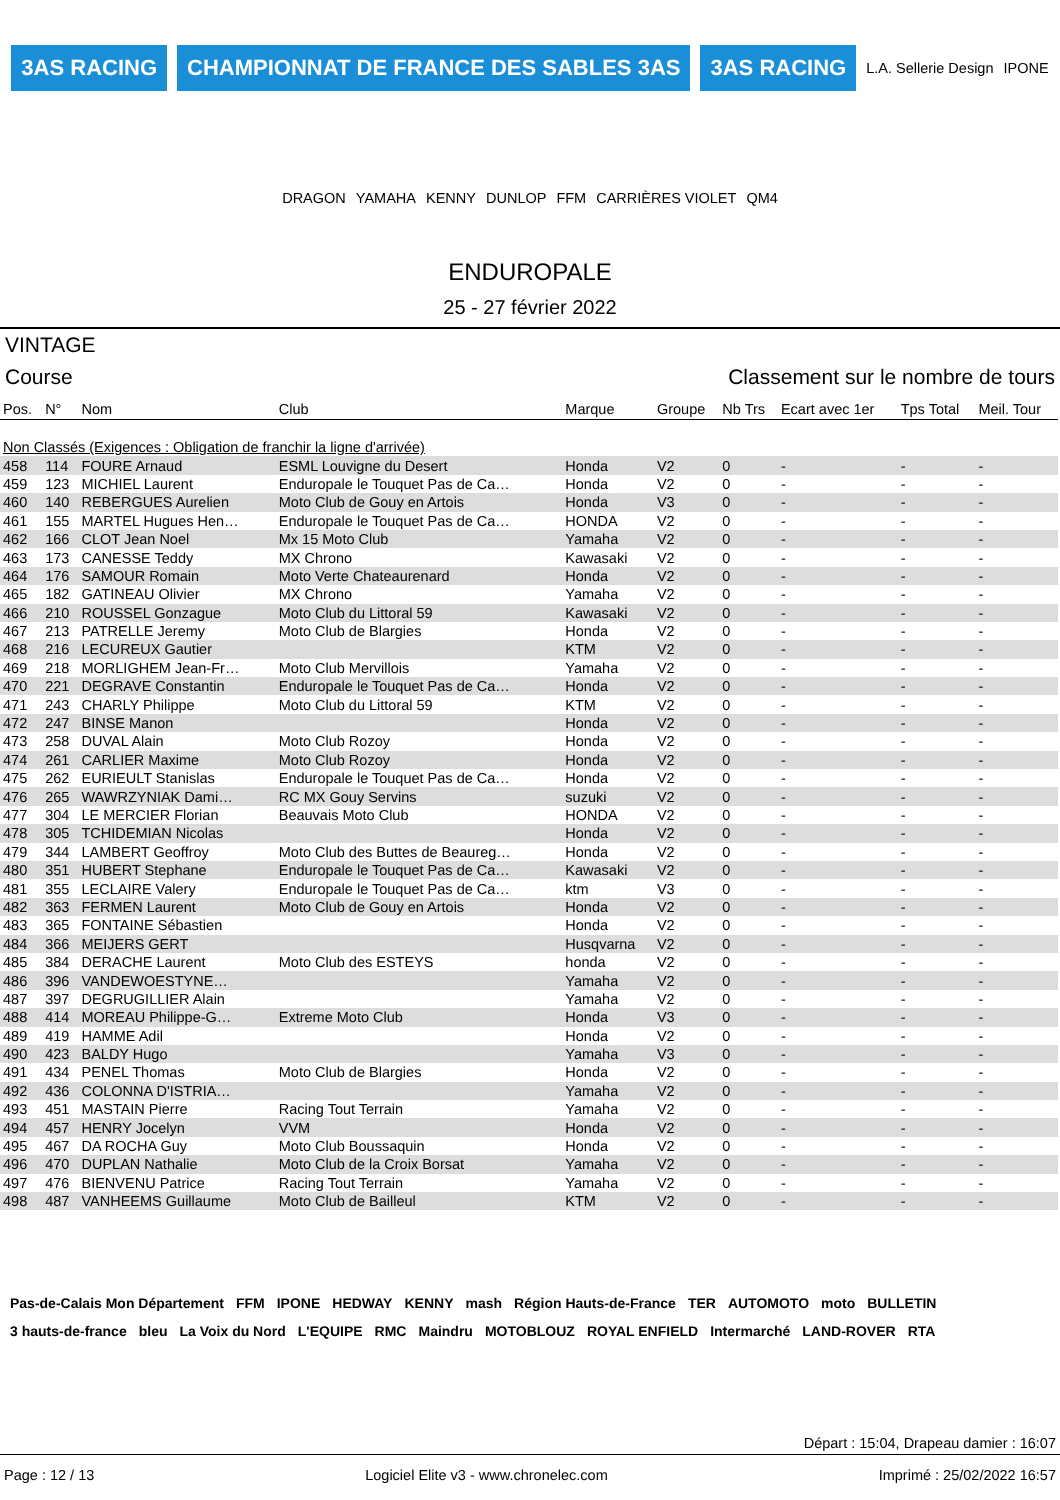3AS RACING CHAMPIONNAT DE FRANCE DES SABLES 3AS 3AS RACING L.A. Sellerie Design IPONE DRAGON YAMAHA KENNY DUNLOP FFM CARRIÈRES VIOLET QM4
ENDUROPALE
25 - 27 février 2022
VINTAGE
Course Classement sur le nombre de tours
| Pos. | N° | Nom | Club | Marque | Groupe | Nb Trs | Ecart avec 1er | Tps Total | Meil. Tour |
| --- | --- | --- | --- | --- | --- | --- | --- | --- | --- |
| Non Classés (Exigences : Obligation de franchir la ligne d'arrivée) | | | | | | | | | |
| 458 | 114 | FOURE Arnaud | ESML Louvigne du Desert | Honda | V2 | 0 | - | - | - |
| 459 | 123 | MICHIEL Laurent | Enduropale le Touquet Pas de Ca… | Honda | V2 | 0 | - | - | - |
| 460 | 140 | REBERGUES Aurelien | Moto Club de Gouy en Artois | Honda | V3 | 0 | - | - | - |
| 461 | 155 | MARTEL Hugues Hen… | Enduropale le Touquet Pas de Ca… | HONDA | V2 | 0 | - | - | - |
| 462 | 166 | CLOT Jean Noel | Mx 15 Moto Club | Yamaha | V2 | 0 | - | - | - |
| 463 | 173 | CANESSE Teddy | MX Chrono | Kawasaki | V2 | 0 | - | - | - |
| 464 | 176 | SAMOUR Romain | Moto Verte Chateaurenard | Honda | V2 | 0 | - | - | - |
| 465 | 182 | GATINEAU Olivier | MX Chrono | Yamaha | V2 | 0 | - | - | - |
| 466 | 210 | ROUSSEL Gonzague | Moto Club du Littoral 59 | Kawasaki | V2 | 0 | - | - | - |
| 467 | 213 | PATRELLE Jeremy | Moto Club de Blargies | Honda | V2 | 0 | - | - | - |
| 468 | 216 | LECUREUX Gautier | | KTM | V2 | 0 | - | - | - |
| 469 | 218 | MORLIGHEM Jean-Fr… | Moto Club Mervillois | Yamaha | V2 | 0 | - | - | - |
| 470 | 221 | DEGRAVE Constantin | Enduropale le Touquet Pas de Ca… | Honda | V2 | 0 | - | - | - |
| 471 | 243 | CHARLY Philippe | Moto Club du Littoral 59 | KTM | V2 | 0 | - | - | - |
| 472 | 247 | BINSE Manon | | Honda | V2 | 0 | - | - | - |
| 473 | 258 | DUVAL Alain | Moto Club Rozoy | Honda | V2 | 0 | - | - | - |
| 474 | 261 | CARLIER Maxime | Moto Club Rozoy | Honda | V2 | 0 | - | - | - |
| 475 | 262 | EURIEULT Stanislas | Enduropale le Touquet Pas de Ca… | Honda | V2 | 0 | - | - | - |
| 476 | 265 | WAWRZYNIAK Dami… | RC MX Gouy Servins | suzuki | V2 | 0 | - | - | - |
| 477 | 304 | LE MERCIER Florian | Beauvais Moto Club | HONDA | V2 | 0 | - | - | - |
| 478 | 305 | TCHIDEMIAN Nicolas | | Honda | V2 | 0 | - | - | - |
| 479 | 344 | LAMBERT Geoffroy | Moto Club des Buttes de Beaureg… | Honda | V2 | 0 | - | - | - |
| 480 | 351 | HUBERT Stephane | Enduropale le Touquet Pas de Ca… | Kawasaki | V2 | 0 | - | - | - |
| 481 | 355 | LECLAIRE Valery | Enduropale le Touquet Pas de Ca… | ktm | V3 | 0 | - | - | - |
| 482 | 363 | FERMEN Laurent | Moto Club de Gouy en Artois | Honda | V2 | 0 | - | - | - |
| 483 | 365 | FONTAINE Sébastien | | Honda | V2 | 0 | - | - | - |
| 484 | 366 | MEIJERS GERT | | Husqvarna | V2 | 0 | - | - | - |
| 485 | 384 | DERACHE Laurent | Moto Club des ESTEYS | honda | V2 | 0 | - | - | - |
| 486 | 396 | VANDEWOESTYNE… | | Yamaha | V2 | 0 | - | - | - |
| 487 | 397 | DEGRUGILLIER Alain | | Yamaha | V2 | 0 | - | - | - |
| 488 | 414 | MOREAU Philippe-G… | Extreme Moto Club | Honda | V3 | 0 | - | - | - |
| 489 | 419 | HAMME Adil | | Honda | V2 | 0 | - | - | - |
| 490 | 423 | BALDY Hugo | | Yamaha | V3 | 0 | - | - | - |
| 491 | 434 | PENEL Thomas | Moto Club de Blargies | Honda | V2 | 0 | - | - | - |
| 492 | 436 | COLONNA D'ISTRIA… | | Yamaha | V2 | 0 | - | - | - |
| 493 | 451 | MASTAIN Pierre | Racing Tout Terrain | Yamaha | V2 | 0 | - | - | - |
| 494 | 457 | HENRY Jocelyn | VVM | Honda | V2 | 0 | - | - | - |
| 495 | 467 | DA ROCHA Guy | Moto Club Boussaquin | Honda | V2 | 0 | - | - | - |
| 496 | 470 | DUPLAN Nathalie | Moto Club de la Croix Borsat | Yamaha | V2 | 0 | - | - | - |
| 497 | 476 | BIENVENU Patrice | Racing Tout Terrain | Yamaha | V2 | 0 | - | - | - |
| 498 | 487 | VANHEEMS Guillaume | Moto Club de Bailleul | KTM | V2 | 0 | - | - | - |
Pas-de-Calais Mon Département FFM IPONE HEDWAY KENNY mash Région Hauts-de-France TER AUTOMOTO moto BULLETIN 3 hauts-de-france bleu La Voix du Nord L'EQUIPE RMC Maindru MOTOBLOUZ ROYAL ENFIELD Intermarché LAND-ROVER RTA
Départ : 15:04, Drapeau damier : 16:07
Page : 12 / 13 Logiciel Elite v3 - www.chronelec.com Imprimé : 25/02/2022 16:57